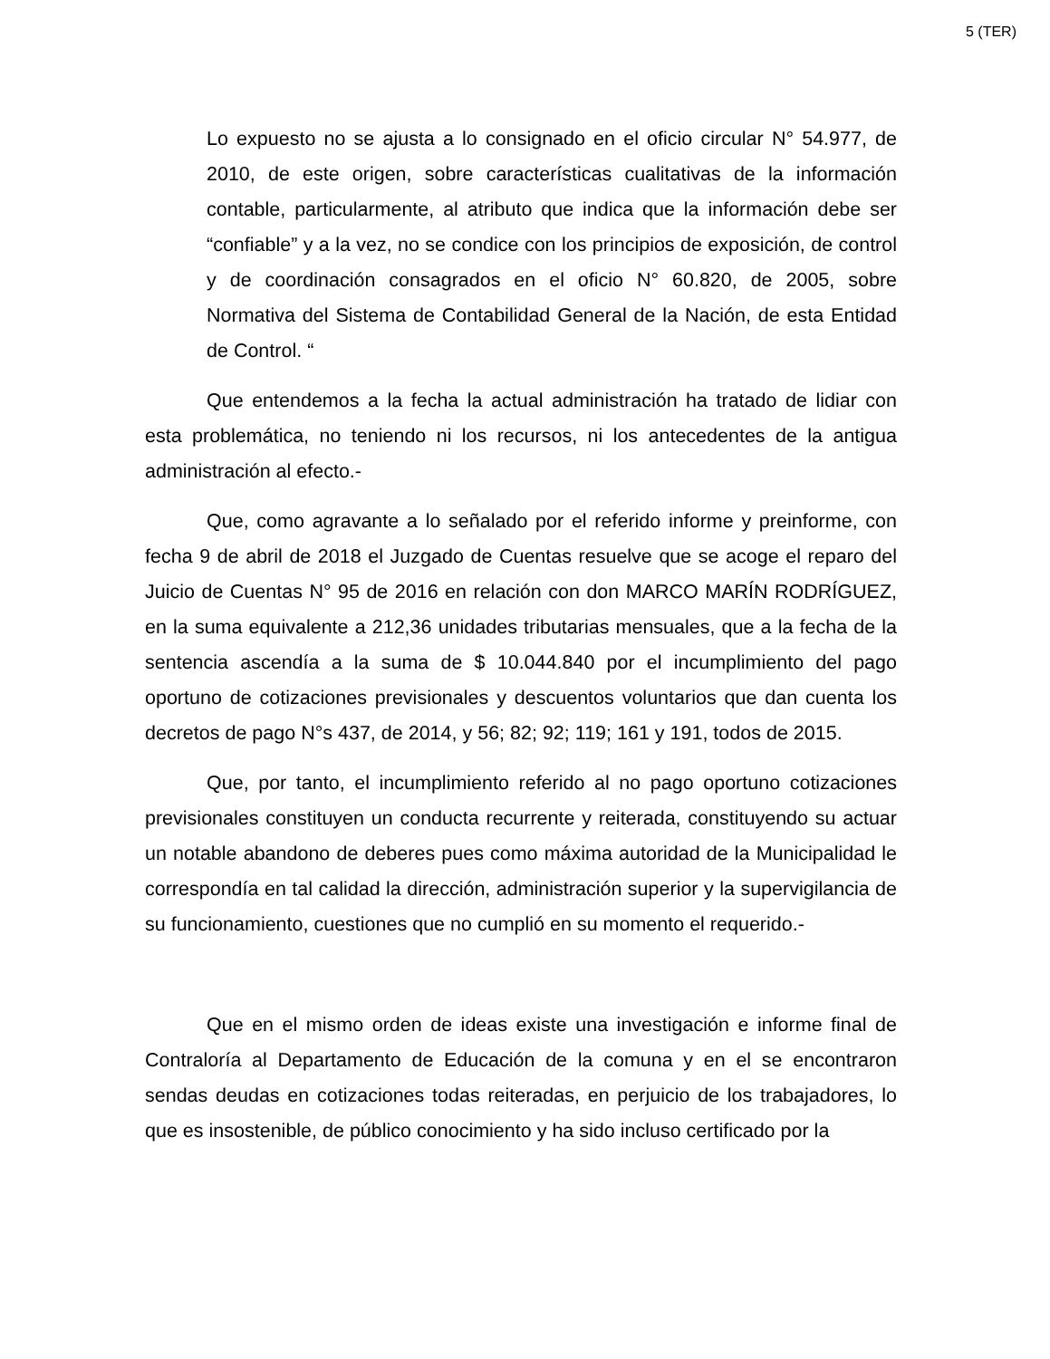5 (TER)
Lo expuesto no se ajusta a lo consignado en el oficio circular N° 54.977, de 2010, de este origen, sobre características cualitativas de la información contable, particularmente, al atributo que indica que la información debe ser “confiable” y a la vez, no se condice con los principios de exposición, de control y de coordinación consagrados en el oficio N° 60.820, de 2005, sobre Normativa del Sistema de Contabilidad General de la Nación, de esta Entidad de Control. “
Que entendemos a la fecha la actual administración ha tratado de lidiar con esta problemática, no teniendo ni los recursos, ni los antecedentes de la antigua administración al efecto.-
Que, como agravante a lo señalado por el referido informe y preinforme, con fecha 9 de abril de 2018 el Juzgado de Cuentas resuelve que se acoge el reparo del Juicio de Cuentas N° 95 de 2016 en relación con don MARCO MARÍN RODRÍGUEZ, en la suma equivalente a 212,36 unidades tributarias mensuales, que a la fecha de la sentencia ascendía a la suma de $ 10.044.840 por el incumplimiento del pago oportuno de cotizaciones previsionales y descuentos voluntarios que dan cuenta los decretos de pago N°s 437, de 2014, y 56; 82; 92; 119; 161 y 191, todos de 2015.
Que, por tanto, el incumplimiento referido al no pago oportuno cotizaciones previsionales constituyen un conducta recurrente y reiterada, constituyendo su actuar un notable abandono de deberes pues como máxima autoridad de la Municipalidad le correspondía en tal calidad la dirección, administración superior y la supervigilancia de su funcionamiento, cuestiones que no cumplió en su momento el requerido.-
Que en el mismo orden de ideas existe una investigación e informe final de Contraloría al Departamento de Educación de la comuna y en el se encontraron sendas deudas en cotizaciones todas reiteradas, en perjuicio de los trabajadores, lo que es insostenible, de público conocimiento y ha sido incluso certificado por la